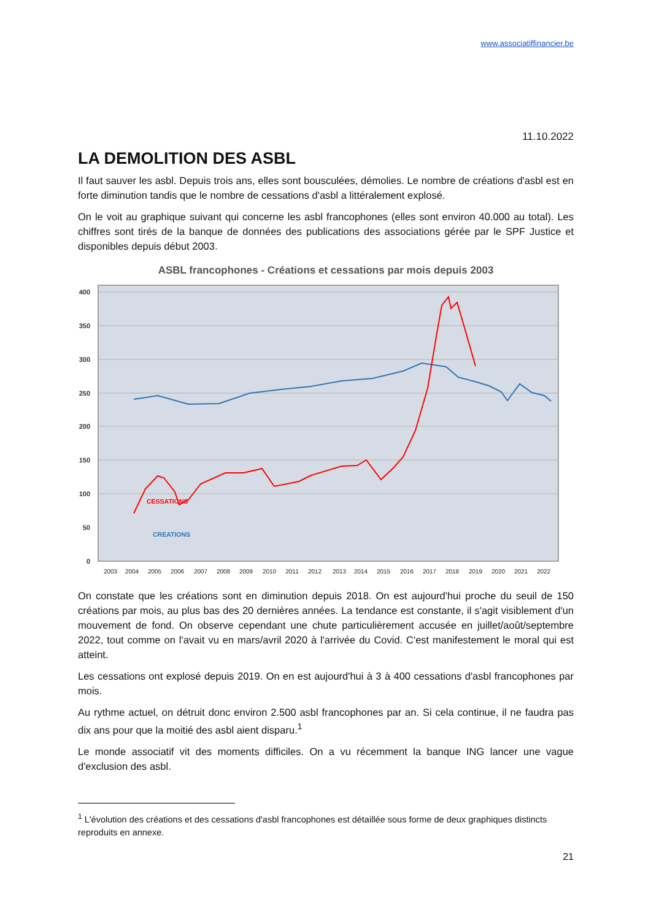www.associatiffinancier.be
11.10.2022
LA DEMOLITION DES ASBL
Il faut sauver les asbl. Depuis trois ans, elles sont bousculées, démolies. Le nombre de créations d'asbl est en forte diminution tandis que le nombre de cessations d'asbl a littéralement explosé.
On le voit au graphique suivant qui concerne les asbl francophones (elles sont environ 40.000 au total). Les chiffres sont tirés de la banque de données des publications des associations gérée par le SPF Justice et disponibles depuis début 2003.
ASBL francophones - Créations et cessations par mois depuis 2003
400
350
300
250
200
150
100
50
0
CREATIONS
x
x
2003
2004
2005
2006
2007
2008
2009
2010
2011
2012
2013
2014
2015
2016
2017
2018
2019
2020
2021
2022
CESSATIONS
On constate que les créations sont en diminution depuis 2018. On est aujourd'hui proche du seuil de 150 créations par mois, au plus bas des 20 dernières années. La tendance est constante, il s'agit visiblement d'un mouvement de fond. On observe cependant une chute particulièrement accusée en juillet/août/septembre 2022, tout comme on l'avait vu en mars/avril 2020 à l'arrivée du Covid. C'est manifestement le moral qui est atteint.
Les cessations ont explosé depuis 2019. On en est aujourd'hui à 3 à 400 cessations d'asbl francophones par mois.
Au rythme actuel, on détruit donc environ 2.500 asbl francophones par an. Si cela continue, il ne faudra pas dix ans pour que la moitié des asbl aient disparu.<sup>1</sup>
Le monde associatif vit des moments difficiles. On a vu récemment la banque ING lancer une vague d'exclusion des asbl.
<sup>1</sup> L'évolution des créations et des cessations d'asbl francophones est détaillée sous forme de deux graphiques distincts reproduits en annexe.
21